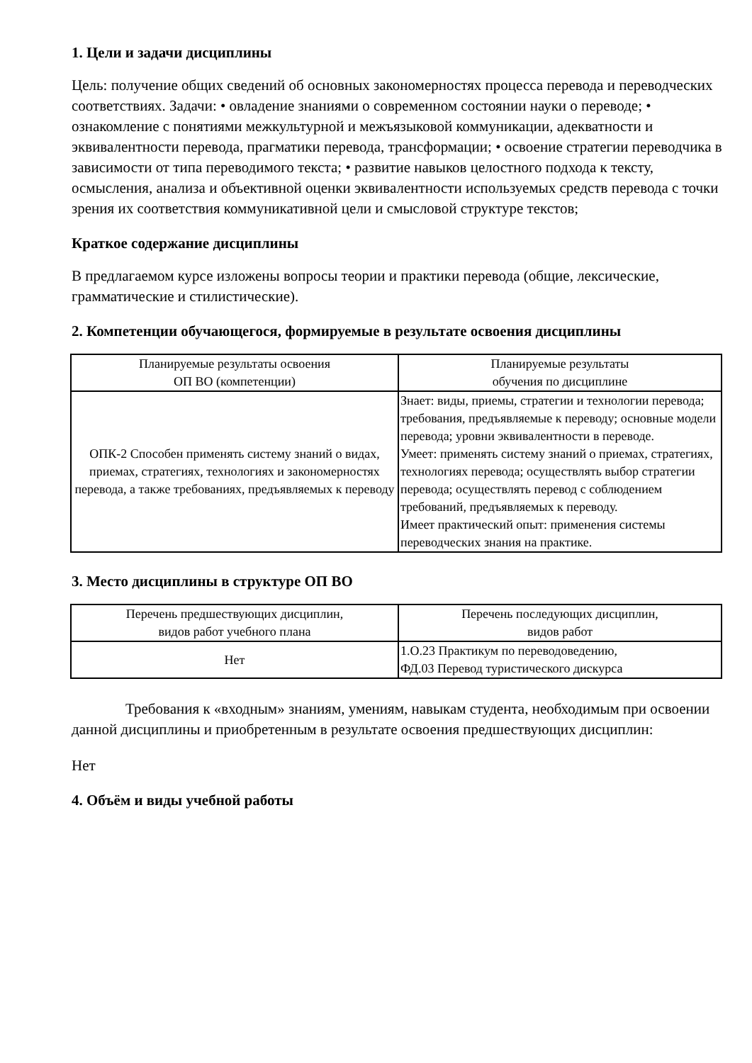1. Цели и задачи дисциплины
Цель: получение общих сведений об основных закономерностях процесса перевода и переводческих соответствиях. Задачи: • овладение знаниями о современном состоянии науки о переводе; • ознакомление с понятиями межкультурной и межъязыковой коммуникации, адекватности и эквивалентности перевода, прагматики перевода, трансформации; • освоение стратегии переводчика в зависимости от типа переводимого текста; • развитие навыков целостного подхода к тексту, осмысления, анализа и объективной оценки эквивалентности используемых средств перевода с точки зрения их соответствия коммуникативной цели и смысловой структуре текстов;
Краткое содержание дисциплины
В предлагаемом курсе изложены вопросы теории и практики перевода (общие, лексические, грамматические и стилистические).
2. Компетенции обучающегося, формируемые в результате освоения дисциплины
| Планируемые результаты освоения ОП ВО (компетенции) | Планируемые результаты обучения по дисциплине |
| --- | --- |
| ОПК-2 Способен применять систему знаний о видах, приемах, стратегиях, технологиях и закономерностях перевода, а также требованиях, предъявляемых к переводу | Знает: виды, приемы, стратегии и технологии перевода; требования, предъявляемые к переводу; основные модели перевода; уровни эквивалентности в переводе. Умеет: применять систему знаний о приемах, стратегиях, технологиях перевода; осуществлять выбор стратегии перевода; осуществлять перевод с соблюдением требований, предъявляемых к переводу. Имеет практический опыт: применения системы переводческих знания на практике. |
3. Место дисциплины в структуре ОП ВО
| Перечень предшествующих дисциплин, видов работ учебного плана | Перечень последующих дисциплин, видов работ |
| --- | --- |
| Нет | 1.О.23 Практикум по переводоведению, ФД.03 Перевод туристического дискурса |
Требования к «входным» знаниям, умениям, навыкам студента, необходимым при освоении данной дисциплины и приобретенным в результате освоения предшествующих дисциплин:
Нет
4. Объём и виды учебной работы